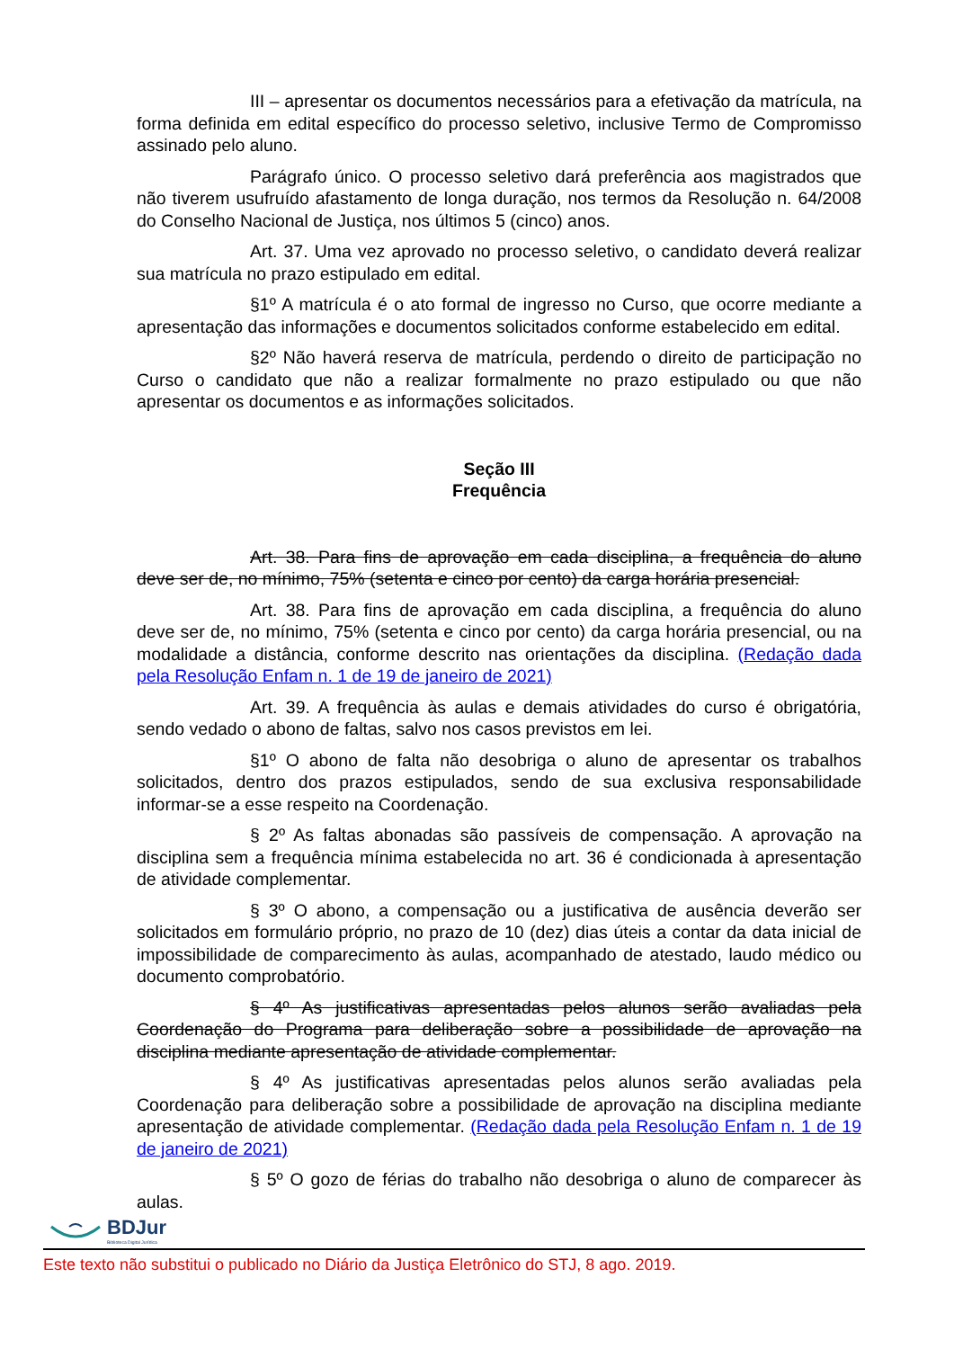III – apresentar os documentos necessários para a efetivação da matrícula, na forma definida em edital específico do processo seletivo, inclusive Termo de Compromisso assinado pelo aluno.
Parágrafo único. O processo seletivo dará preferência aos magistrados que não tiverem usufruído afastamento de longa duração, nos termos da Resolução n. 64/2008 do Conselho Nacional de Justiça, nos últimos 5 (cinco) anos.
Art. 37. Uma vez aprovado no processo seletivo, o candidato deverá realizar sua matrícula no prazo estipulado em edital.
§1º A matrícula é o ato formal de ingresso no Curso, que ocorre mediante a apresentação das informações e documentos solicitados conforme estabelecido em edital.
§2º Não haverá reserva de matrícula, perdendo o direito de participação no Curso o candidato que não a realizar formalmente no prazo estipulado ou que não apresentar os documentos e as informações solicitados.
Seção III
Frequência
Art. 38. Para fins de aprovação em cada disciplina, a frequência do aluno deve ser de, no mínimo, 75% (setenta e cinco por cento) da carga horária presencial.
Art. 38. Para fins de aprovação em cada disciplina, a frequência do aluno deve ser de, no mínimo, 75% (setenta e cinco por cento) da carga horária presencial, ou na modalidade a distância, conforme descrito nas orientações da disciplina. (Redação dada pela Resolução Enfam n. 1 de 19 de janeiro de 2021)
Art. 39. A frequência às aulas e demais atividades do curso é obrigatória, sendo vedado o abono de faltas, salvo nos casos previstos em lei.
§1º O abono de falta não desobriga o aluno de apresentar os trabalhos solicitados, dentro dos prazos estipulados, sendo de sua exclusiva responsabilidade informar-se a esse respeito na Coordenação.
§ 2º As faltas abonadas são passíveis de compensação. A aprovação na disciplina sem a frequência mínima estabelecida no art. 36 é condicionada à apresentação de atividade complementar.
§ 3º O abono, a compensação ou a justificativa de ausência deverão ser solicitados em formulário próprio, no prazo de 10 (dez) dias úteis a contar da data inicial de impossibilidade de comparecimento às aulas, acompanhado de atestado, laudo médico ou documento comprobatório.
§ 4º As justificativas apresentadas pelos alunos serão avaliadas pela Coordenação do Programa para deliberação sobre a possibilidade de aprovação na disciplina mediante apresentação de atividade complementar.
§ 4º As justificativas apresentadas pelos alunos serão avaliadas pela Coordenação para deliberação sobre a possibilidade de aprovação na disciplina mediante apresentação de atividade complementar. (Redação dada pela Resolução Enfam n. 1 de 19 de janeiro de 2021)
§ 5º O gozo de férias do trabalho não desobriga o aluno de comparecer às aulas.
BDJur
Biblioteca Digital Jurídica
Este texto não substitui o publicado no Diário da Justiça Eletrônico do STJ, 8 ago. 2019.